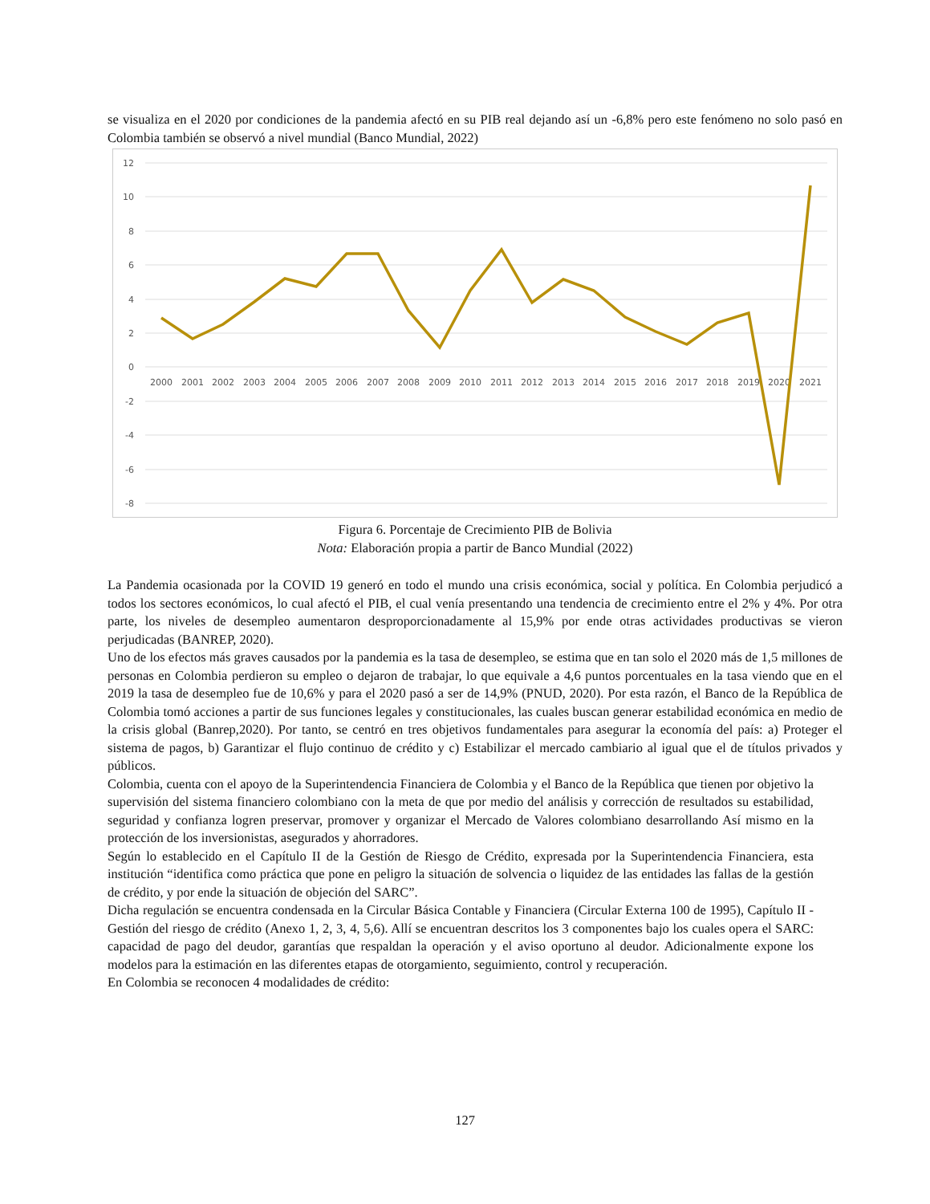se visualiza en el 2020 por condiciones de la pandemia afectó en su PIB real dejando así un -6,8% pero este fenómeno no solo pasó en Colombia también se observó a nivel mundial (Banco Mundial, 2022)
12
10
8
6
4
2
0
-2
-4
-6
-8
2000
2001
2002
2003
2004
2005
2006
2007
2008
2009
2010
2011
2012
2013
2014
2015
2016
2017
2018
2019
2020
2021
Figura 6. Porcentaje de Crecimiento PIB de Bolivia
Nota: Elaboración propia a partir de Banco Mundial (2022)
La Pandemia ocasionada por la COVID 19 generó en todo el mundo una crisis económica, social y política. En Colombia perjudicó a todos los sectores económicos, lo cual afectó el PIB, el cual venía presentando una tendencia de crecimiento entre el 2% y 4%. Por otra parte, los niveles de desempleo aumentaron desproporcionadamente al 15,9% por ende otras actividades productivas se vieron perjudicadas (BANREP, 2020).
Uno de los efectos más graves causados por la pandemia es la tasa de desempleo, se estima que en tan solo el 2020 más de 1,5 millones de personas en Colombia perdieron su empleo o dejaron de trabajar, lo que equivale a 4,6 puntos porcentuales en la tasa viendo que en el 2019 la tasa de desempleo fue de 10,6% y para el 2020 pasó a ser de 14,9% (PNUD, 2020). Por esta razón, el Banco de la República de Colombia tomó acciones a partir de sus funciones legales y constitucionales, las cuales buscan generar estabilidad económica en medio de la crisis global (Banrep,2020). Por tanto, se centró en tres objetivos fundamentales para asegurar la economía del país: a) Proteger el sistema de pagos, b) Garantizar el flujo continuo de crédito y c) Estabilizar el mercado cambiario al igual que el de títulos privados y públicos.
Colombia, cuenta con el apoyo de la Superintendencia Financiera de Colombia y el Banco de la República que tienen por objetivo la supervisión del sistema financiero colombiano con la meta de que por medio del análisis y corrección de resultados su estabilidad, seguridad y confianza logren preservar, promover y organizar el Mercado de Valores colombiano desarrollando Así mismo en la protección de los inversionistas, asegurados y ahorradores.
Según lo establecido en el Capítulo II de la Gestión de Riesgo de Crédito, expresada por la Superintendencia Financiera, esta institución “identifica como práctica que pone en peligro la situación de solvencia o liquidez de las entidades las fallas de la gestión de crédito, y por ende la situación de objeción del SARC”.
Dicha regulación se encuentra condensada en la Circular Básica Contable y Financiera (Circular Externa 100 de 1995), Capítulo II - Gestión del riesgo de crédito (Anexo 1, 2, 3, 4, 5,6). Allí se encuentran descritos los 3 componentes bajo los cuales opera el SARC: capacidad de pago del deudor, garantías que respaldan la operación y el aviso oportuno al deudor. Adicionalmente expone los modelos para la estimación en las diferentes etapas de otorgamiento, seguimiento, control y recuperación.
En Colombia se reconocen 4 modalidades de crédito:
127